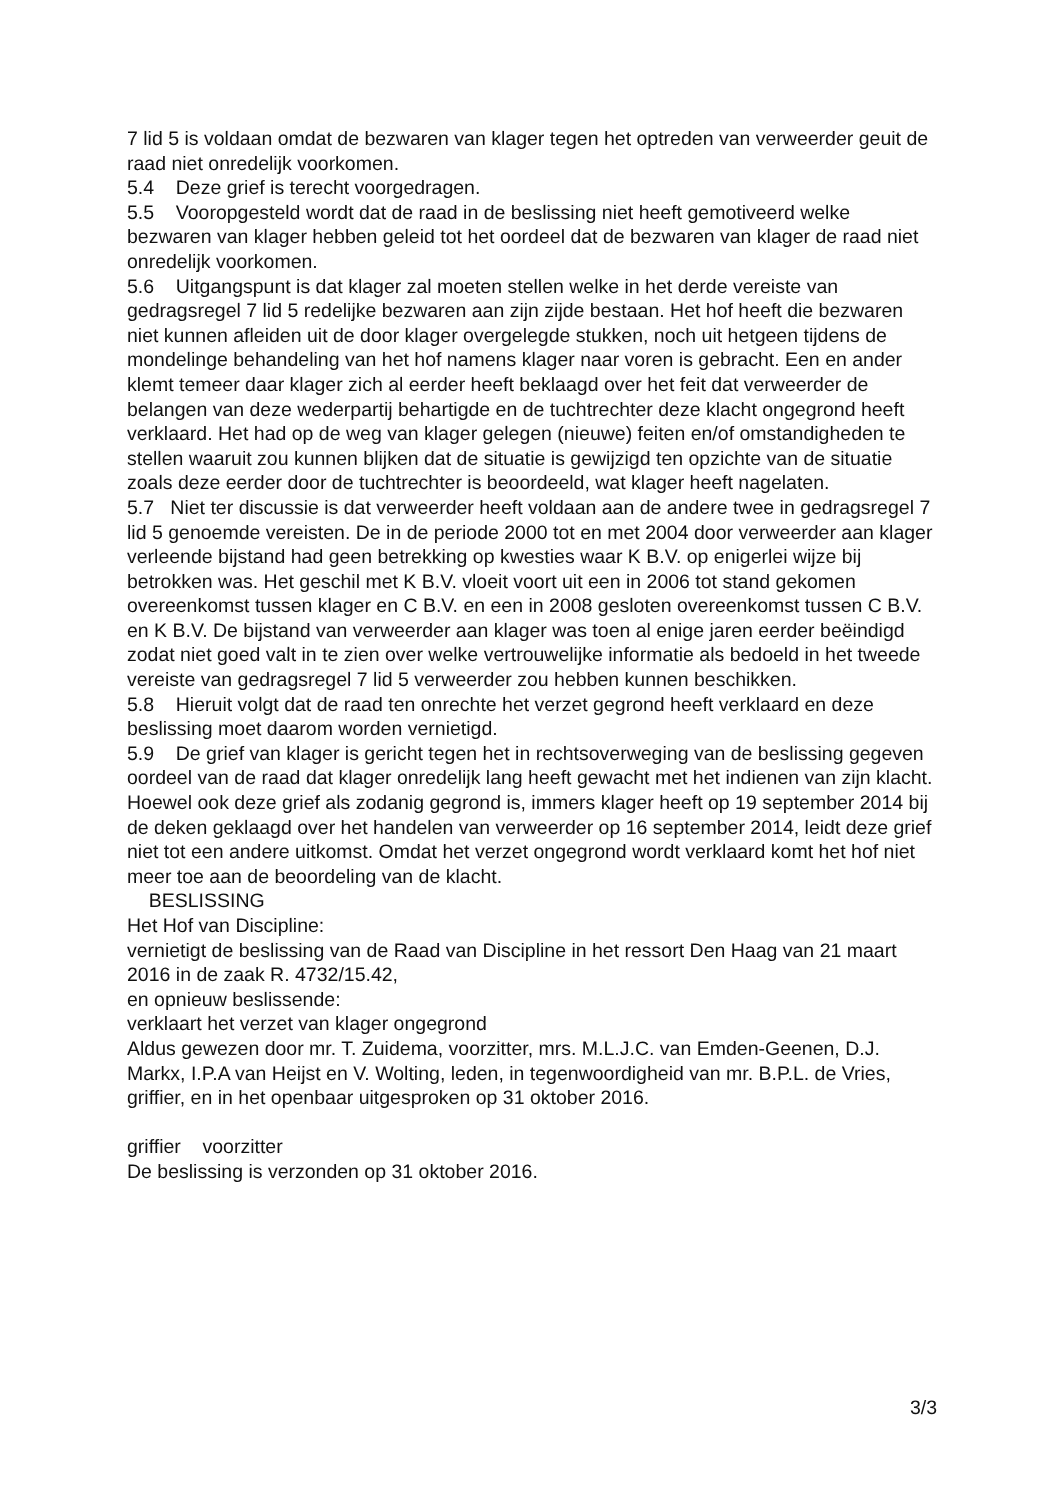7 lid 5 is voldaan omdat de bezwaren van klager tegen het optreden van verweerder geuit de raad niet onredelijk voorkomen.
5.4 Deze grief is terecht voorgedragen.
5.5 Vooropgesteld wordt dat de raad in de beslissing niet heeft gemotiveerd welke bezwaren van klager hebben geleid tot het oordeel dat de bezwaren van klager de raad niet onredelijk voorkomen.
5.6 Uitgangspunt is dat klager zal moeten stellen welke in het derde vereiste van gedragsregel 7 lid 5 redelijke bezwaren aan zijn zijde bestaan. Het hof heeft die bezwaren niet kunnen afleiden uit de door klager overgelegde stukken, noch uit hetgeen tijdens de mondelinge behandeling van het hof namens klager naar voren is gebracht. Een en ander klemt temeer daar klager zich al eerder heeft beklaagd over het feit dat verweerder de belangen van deze wederpartij behartigde en de tuchtrechter deze klacht ongegrond heeft verklaard. Het had op de weg van klager gelegen (nieuwe) feiten en/of omstandigheden te stellen waaruit zou kunnen blijken dat de situatie is gewijzigd ten opzichte van de situatie zoals deze eerder door de tuchtrechter is beoordeeld, wat klager heeft nagelaten.
5.7 Niet ter discussie is dat verweerder heeft voldaan aan de andere twee in gedragsregel 7 lid 5 genoemde vereisten. De in de periode 2000 tot en met 2004 door verweerder aan klager verleende bijstand had geen betrekking op kwesties waar K B.V. op enigerlei wijze bij betrokken was. Het geschil met K B.V. vloeit voort uit een in 2006 tot stand gekomen overeenkomst tussen klager en C B.V. en een in 2008 gesloten overeenkomst tussen C B.V. en K B.V. De bijstand van verweerder aan klager was toen al enige jaren eerder beëindigd zodat niet goed valt in te zien over welke vertrouwelijke informatie als bedoeld in het tweede vereiste van gedragsregel 7 lid 5 verweerder zou hebben kunnen beschikken.
5.8 Hieruit volgt dat de raad ten onrechte het verzet gegrond heeft verklaard en deze beslissing moet daarom worden vernietigd.
5.9 De grief van klager is gericht tegen het in rechtsoverweging van de beslissing gegeven oordeel van de raad dat klager onredelijk lang heeft gewacht met het indienen van zijn klacht. Hoewel ook deze grief als zodanig gegrond is, immers klager heeft op 19 september 2014 bij de deken geklaagd over het handelen van verweerder op 16 september 2014, leidt deze grief niet tot een andere uitkomst. Omdat het verzet ongegrond wordt verklaard komt het hof niet meer toe aan de beoordeling van de klacht.
BESLISSING
Het Hof van Discipline:
vernietigt de beslissing van de Raad van Discipline in het ressort Den Haag van 21 maart 2016 in de zaak R. 4732/15.42,
en opnieuw beslissende:
verklaart het verzet van klager ongegrond
Aldus gewezen door mr. T. Zuidema, voorzitter, mrs. M.L.J.C. van Emden-Geenen, D.J. Markx, I.P.A van Heijst en V. Wolting, leden, in tegenwoordigheid van mr. B.P.L. de Vries, griffier, en in het openbaar uitgesproken op 31 oktober 2016.
griffier voorzitter
De beslissing is verzonden op 31 oktober 2016.
3/3